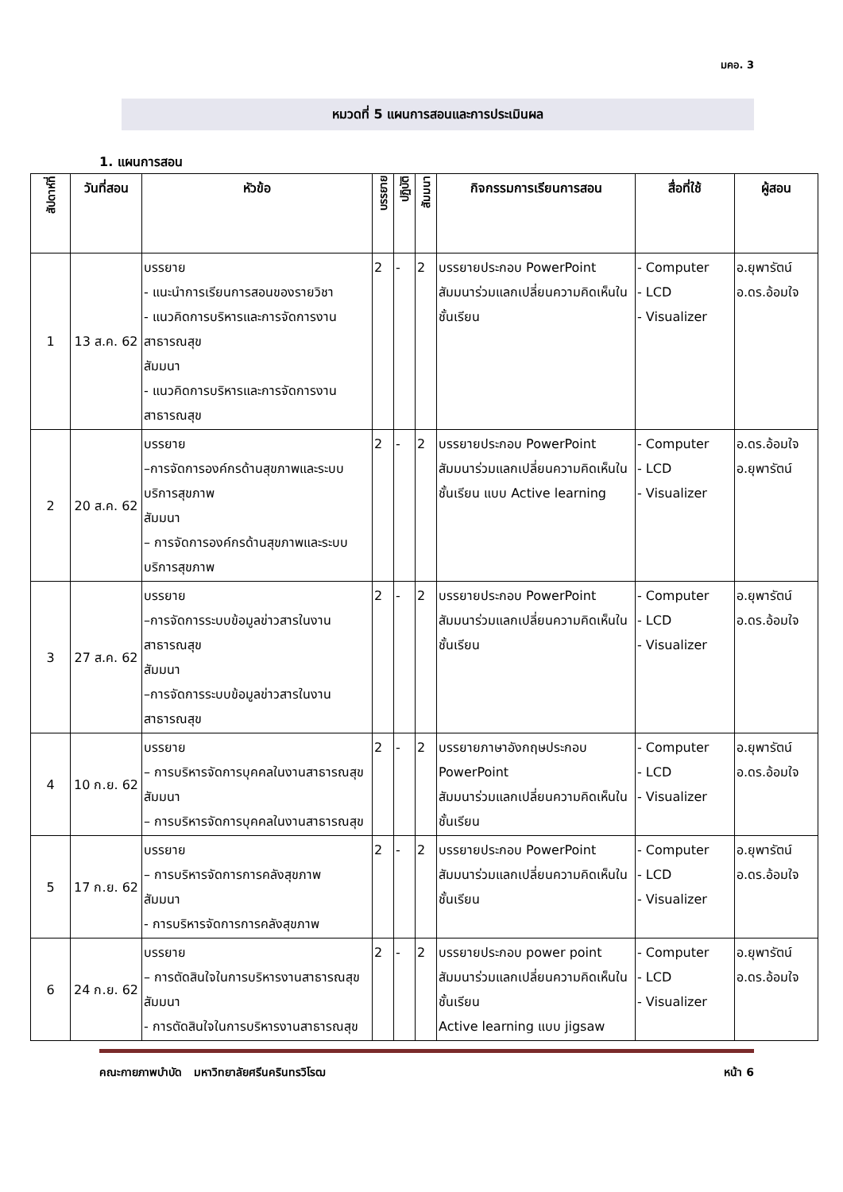มคอ. 3
หมวดที่ 5 แผนการสอนและการประเมินผล
1. แผนการสอน
| สัปดาห์ที่ | วันที่สอน | หัวข้อ | บรรยาย | ปฏิบัติ | สัมมนา | กิจกรรมการเรียนการสอน | สื่อที่ใช้ | ผู้สอน |
| --- | --- | --- | --- | --- | --- | --- | --- | --- |
| 1 | 13 ส.ค. 62 | บรรยาย - แนะนำการเรียนการสอนของรายวิชา - แนวคิดการบริหารและการจัดการงานสาธารณสุข สัมมนา - แนวคิดการบริหารและการจัดการงานสาธารณสุข | 2 | - | 2 | บรรยายประกอบ PowerPoint สัมมนาร่วมแลกเปลี่ยนความคิดเห็นในชั้นเรียน | - Computer - LCD - Visualizer | อ.ยุพารัตน์ อ.ดร.อ้อมใจ |
| 2 | 20 ส.ค. 62 | บรรยาย –การจัดการองค์กรด้านสุขภาพและระบบบริการสุขภาพ สัมมนา – การจัดการองค์กรด้านสุขภาพและระบบบริการสุขภาพ | 2 | - | 2 | บรรยายประกอบ PowerPoint สัมมนาร่วมแลกเปลี่ยนความคิดเห็นในชั้นเรียน แบบ Active learning | - Computer - LCD - Visualizer | อ.ดร.อ้อมใจ อ.ยุพารัตน์ |
| 3 | 27 ส.ค. 62 | บรรยาย –การจัดการระบบข้อมูลข่าวสารในงานสาธารณสุข สัมมนา –การจัดการระบบข้อมูลข่าวสารในงานสาธารณสุข | 2 | - | 2 | บรรยายประกอบ PowerPoint สัมมนาร่วมแลกเปลี่ยนความคิดเห็นในชั้นเรียน | - Computer - LCD - Visualizer | อ.ยุพารัตน์ อ.ดร.อ้อมใจ |
| 4 | 10 ก.ย. 62 | บรรยาย – การบริหารจัดการบุคคลในงานสาธารณสุข สัมมนา – การบริหารจัดการบุคคลในงานสาธารณสุข | 2 | - | 2 | บรรยายภาษาอังกฤษประกอบ PowerPoint สัมมนาร่วมแลกเปลี่ยนความคิดเห็นในชั้นเรียน | - Computer - LCD - Visualizer | อ.ยุพารัตน์ อ.ดร.อ้อมใจ |
| 5 | 17 ก.ย. 62 | บรรยาย – การบริหารจัดการการคลังสุขภาพ สัมมนา - การบริหารจัดการการคลังสุขภาพ | 2 | - | 2 | บรรยายประกอบ PowerPoint สัมมนาร่วมแลกเปลี่ยนความคิดเห็นในชั้นเรียน | - Computer - LCD - Visualizer | อ.ยุพารัตน์ อ.ดร.อ้อมใจ |
| 6 | 24 ก.ย. 62 | บรรยาย – การตัดสินใจในการบริหารงานสาธารณสุข สัมมนา - การตัดสินใจในการบริหารงานสาธารณสุข | 2 | - | 2 | บรรยายประกอบ power point สัมมนาร่วมแลกเปลี่ยนความคิดเห็นในชั้นเรียน Active learning แบบ jigsaw | - Computer - LCD - Visualizer | อ.ยุพารัตน์ อ.ดร.อ้อมใจ |
คณะกายภาพบำบัด มหาวิทยาลัยศรีนครินทรวิโรฒ หน้า 6